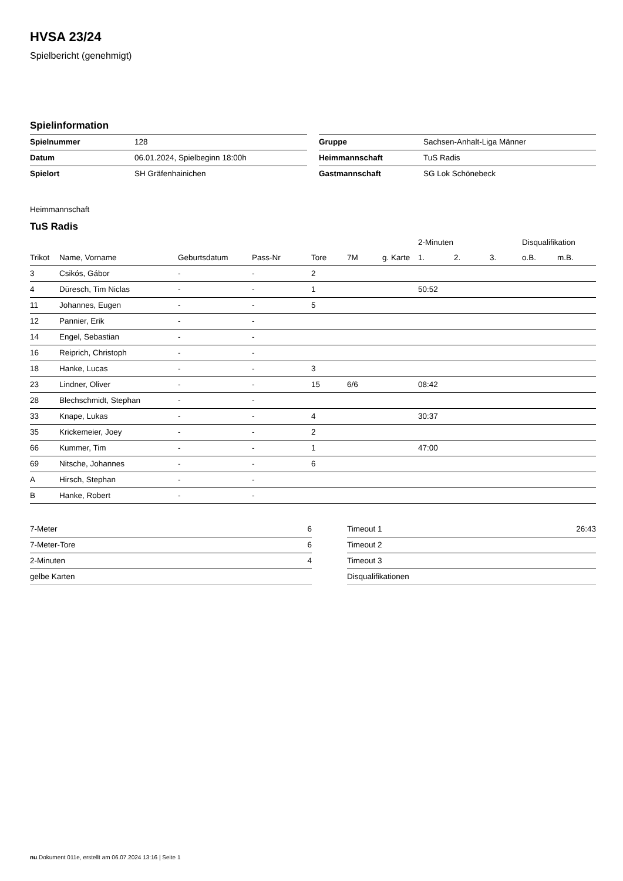HVSA 23/24
Spielbericht (genehmigt)
Spielinformation
| Spielnummer | 128 |
| Datum | 06.01.2024, Spielbeginn 18:00h |
| Spielort | SH Gräfenhainichen |
| Gruppe | Sachsen-Anhalt-Liga Männer |
| Heimmannschaft | TuS Radis |
| Gastmannschaft | SG Lok Schönebeck |
Heimmannschaft
TuS Radis
| | | | | | | | 2-Minuten | | | Disqualifikation | |
| --- | --- | --- | --- | --- | --- | --- | --- | --- | --- | --- | --- |
| Trikot | Name, Vorname | Geburtsdatum | Pass-Nr | Tore | 7M | g. Karte | 1. | 2. | 3. | o.B. | m.B. |
| 3 | Csikós, Gábor | - | - | 2 | | | | | | | |
| 4 | Düresch, Tim Niclas | - | - | 1 | | | 50:52 | | | | |
| 11 | Johannes, Eugen | - | - | 5 | | | | | | | |
| 12 | Pannier, Erik | - | - | | | | | | | | |
| 14 | Engel, Sebastian | - | - | | | | | | | | |
| 16 | Reiprich, Christoph | - | - | | | | | | | | |
| 18 | Hanke, Lucas | - | - | 3 | | | | | | | |
| 23 | Lindner, Oliver | - | - | 15 | 6/6 | | 08:42 | | | | |
| 28 | Blechschmidt, Stephan | - | - | | | | | | | | |
| 33 | Knape, Lukas | - | - | 4 | | | 30:37 | | | | |
| 35 | Krickemeier, Joey | - | - | 2 | | | | | | | |
| 66 | Kummer, Tim | - | - | 1 | | | 47:00 | | | | |
| 69 | Nitsche, Johannes | - | - | 6 | | | | | | | |
| A | Hirsch, Stephan | - | - | | | | | | | | |
| B | Hanke, Robert | - | - | | | | | | | | |
| 7-Meter | 6 |
| 7-Meter-Tore | 6 |
| 2-Minuten | 4 |
| gelbe Karten | |
| Timeout 1 | 26:43 |
| Timeout 2 | |
| Timeout 3 | |
| Disqualifikationen | |
nu.Dokument 011e, erstellt am 06.07.2024 13:16 | Seite 1